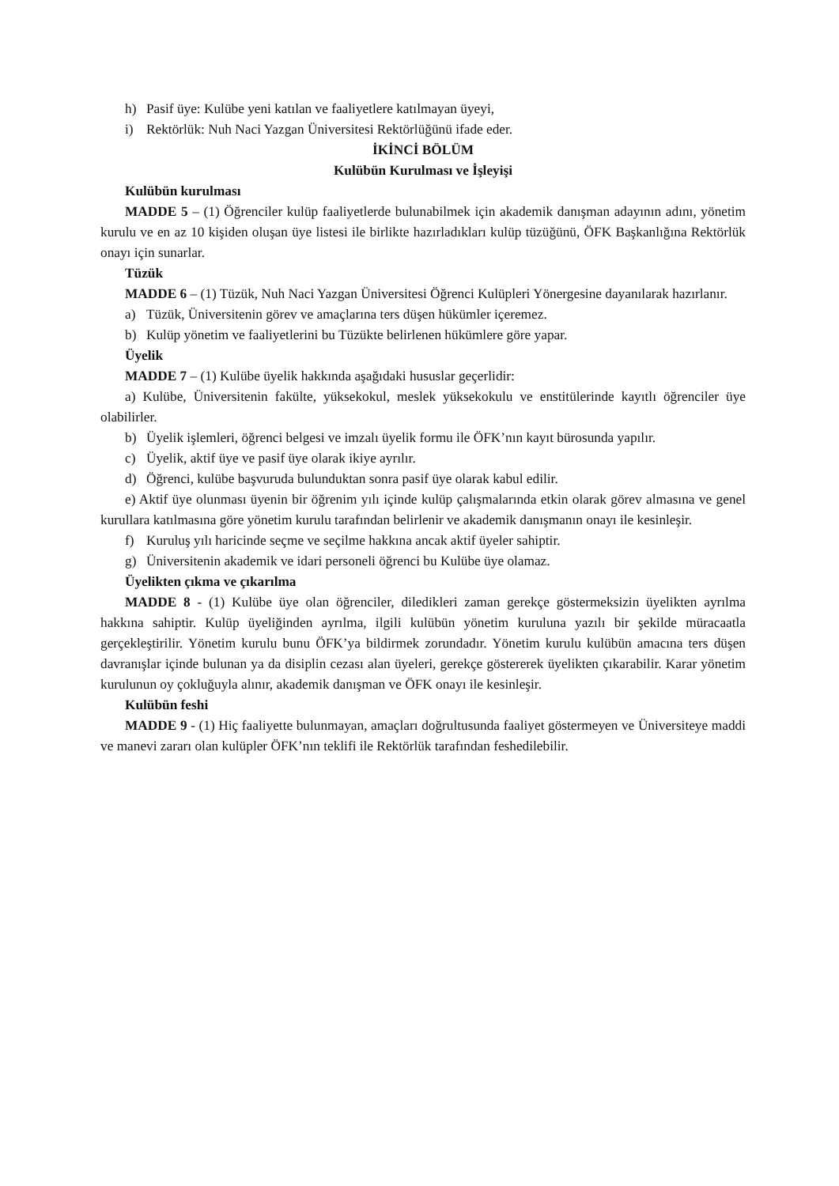h) Pasif üye: Kulübe yeni katılan ve faaliyetlere katılmayan üyeyi,
i) Rektörlük: Nuh Naci Yazgan Üniversitesi Rektörlüğünü ifade eder.
İKİNCİ BÖLÜM
Kulübün Kurulması ve İşleyişi
Kulübün kurulması
MADDE 5 – (1) Öğrenciler kulüp faaliyetlerde bulunabilmek için akademik danışman adayının adını, yönetim kurulu ve en az 10 kişiden oluşan üye listesi ile birlikte hazırladıkları kulüp tüzüğünü, ÖFK Başkanlığına Rektörlük onayı için sunarlar.
Tüzük
MADDE 6 – (1) Tüzük, Nuh Naci Yazgan Üniversitesi Öğrenci Kulüpleri Yönergesine dayanılarak hazırlanır.
a) Tüzük, Üniversitenin görev ve amaçlarına ters düşen hükümler içeremez.
b) Kulüp yönetim ve faaliyetlerini bu Tüzükte belirlenen hükümlere göre yapar.
Üyelik
MADDE 7 – (1) Kulübe üyelik hakkında aşağıdaki hususlar geçerlidir:
a) Kulübe, Üniversitenin fakülte, yüksekokul, meslek yüksekokulu ve enstitülerinde kayıtlı öğrenciler üye olabilirler.
b) Üyelik işlemleri, öğrenci belgesi ve imzalı üyelik formu ile ÖFK’nın kayıt bürosunda yapılır.
c) Üyelik, aktif üye ve pasif üye olarak ikiye ayrılır.
d) Öğrenci, kulübe başvuruda bulunduktan sonra pasif üye olarak kabul edilir.
e) Aktif üye olunması üyenin bir öğrenim yılı içinde kulüp çalışmalarında etkin olarak görev almasına ve genel kurullara katılmasına göre yönetim kurulu tarafından belirlenir ve akademik danışmanın onayı ile kesinleşir.
f) Kuruluş yılı haricinde seçme ve seçilme hakkına ancak aktif üyeler sahiptir.
g) Üniversitenin akademik ve idari personeli öğrenci bu Kulübe üye olamaz.
Üyelikten çıkma ve çıkarılma
MADDE 8 - (1) Kulübe üye olan öğrenciler, diledikleri zaman gerekçe göstermeksizin üyelikten ayrılma hakkına sahiptir. Kulüp üyeliğinden ayrılma, ilgili kulübün yönetim kuruluna yazılı bir şekilde müracaatla gerçekleştirilir. Yönetim kurulu bunu ÖFK’ya bildirmek zorundadır. Yönetim kurulu kulübün amacına ters düşen davranışlar içinde bulunan ya da disiplin cezası alan üyeleri, gerekçe göstererek üyelikten çıkarabilir. Karar yönetim kurulunun oy çokluğuyla alınır, akademik danışman ve ÖFK onayı ile kesinleşir.
Kulübün feshi
MADDE 9 - (1) Hiç faaliyette bulunmayan, amaçları doğrultusunda faaliyet göstermeyen ve Üniversiteye maddi ve manevi zararı olan kulüpler ÖFK’nın teklifi ile Rektörlük tarafından feshedilebilir.